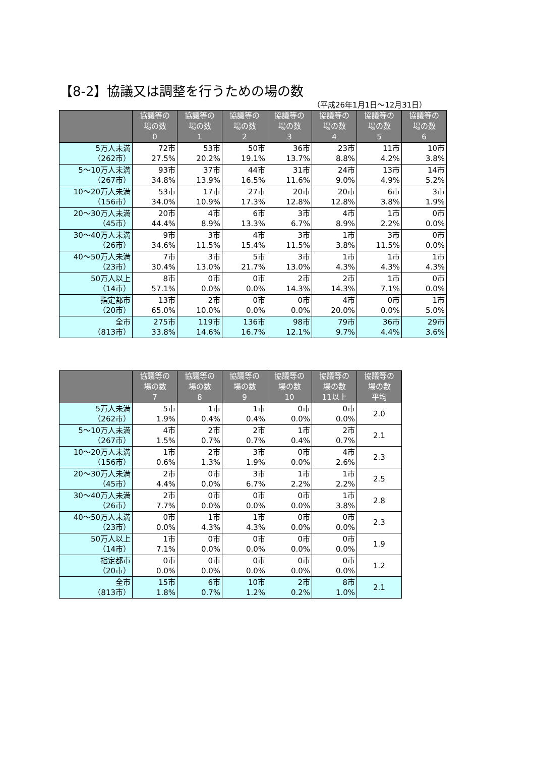【8-2】協議又は調整を行うための場の数
（平成26年1月1日～12月31日）
| | 協議等の 場の数 0 | 協議等の 場の数 1 | 協議等の 場の数 2 | 協議等の 場の数 3 | 協議等の 場の数 4 | 協議等の 場の数 5 | 協議等の 場の数 6 |
| --- | --- | --- | --- | --- | --- | --- | --- |
| 5万人未満 （262市） | 72市 27.5% | 53市 20.2% | 50市 19.1% | 36市 13.7% | 23市 8.8% | 11市 4.2% | 10市 3.8% |
| 5～10万人未満 （267市） | 93市 34.8% | 37市 13.9% | 44市 16.5% | 31市 11.6% | 24市 9.0% | 13市 4.9% | 14市 5.2% |
| 10～20万人未満 （156市） | 53市 34.0% | 17市 10.9% | 27市 17.3% | 20市 12.8% | 20市 12.8% | 6市 3.8% | 3市 1.9% |
| 20～30万人未満 （45市） | 20市 44.4% | 4市 8.9% | 6市 13.3% | 3市 6.7% | 4市 8.9% | 1市 2.2% | 0市 0.0% |
| 30～40万人未満 （26市） | 9市 34.6% | 3市 11.5% | 4市 15.4% | 3市 11.5% | 1市 3.8% | 3市 11.5% | 0市 0.0% |
| 40～50万人未満 （23市） | 7市 30.4% | 3市 13.0% | 5市 21.7% | 3市 13.0% | 1市 4.3% | 1市 4.3% | 1市 4.3% |
| 50万人以上 （14市） | 8市 57.1% | 0市 0.0% | 0市 0.0% | 2市 14.3% | 2市 14.3% | 1市 7.1% | 0市 0.0% |
| 指定都市 （20市） | 13市 65.0% | 2市 10.0% | 0市 0.0% | 0市 0.0% | 4市 20.0% | 0市 0.0% | 1市 5.0% |
| 全市 （813市） | 275市 33.8% | 119市 14.6% | 136市 16.7% | 98市 12.1% | 79市 9.7% | 36市 4.4% | 29市 3.6% |
| | 協議等の 場の数 7 | 協議等の 場の数 8 | 協議等の 場の数 9 | 協議等の 場の数 10 | 協議等の 場の数 11以上 | 協議等の 場の数 平均 |
| --- | --- | --- | --- | --- | --- | --- |
| 5万人未満 （262市） | 5市 1.9% | 1市 0.4% | 1市 0.4% | 0市 0.0% | 0市 0.0% | 2.0 |
| 5～10万人未満 （267市） | 4市 1.5% | 2市 0.7% | 2市 0.7% | 1市 0.4% | 2市 0.7% | 2.1 |
| 10～20万人未満 （156市） | 1市 0.6% | 2市 1.3% | 3市 1.9% | 0市 0.0% | 4市 2.6% | 2.3 |
| 20～30万人未満 （45市） | 2市 4.4% | 0市 0.0% | 3市 6.7% | 1市 2.2% | 1市 2.2% | 2.5 |
| 30～40万人未満 （26市） | 2市 7.7% | 0市 0.0% | 0市 0.0% | 0市 0.0% | 1市 3.8% | 2.8 |
| 40～50万人未満 （23市） | 0市 0.0% | 1市 4.3% | 1市 4.3% | 0市 0.0% | 0市 0.0% | 2.3 |
| 50万人以上 （14市） | 1市 7.1% | 0市 0.0% | 0市 0.0% | 0市 0.0% | 0市 0.0% | 1.9 |
| 指定都市 （20市） | 0市 0.0% | 0市 0.0% | 0市 0.0% | 0市 0.0% | 0市 0.0% | 1.2 |
| 全市 （813市） | 15市 1.8% | 6市 0.7% | 10市 1.2% | 2市 0.2% | 8市 1.0% | 2.1 |